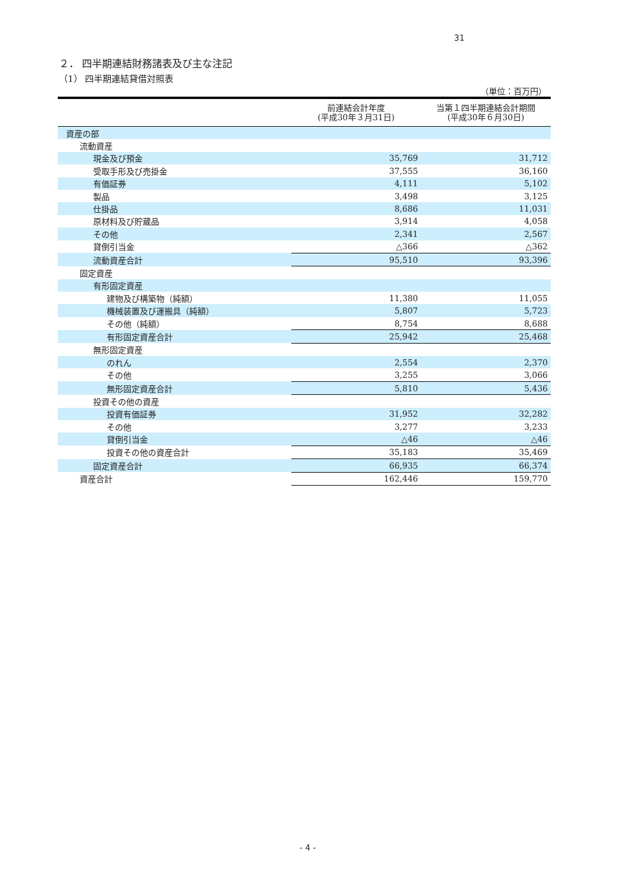31
２． 四半期連結財務諸表及び主な注記
（1） 四半期連結貸借対照表
（単位：百万円）
| | 前連結会計年度 (平成30年３月31日) | 当第１四半期連結会計期間 (平成30年６月30日) |
| --- | --- | --- |
| 資産の部 | | |
| 流動資産 | | |
| 現金及び預金 | 35,769 | 31,712 |
| 受取手形及び売掛金 | 37,555 | 36,160 |
| 有価証券 | 4,111 | 5,102 |
| 製品 | 3,498 | 3,125 |
| 仕掛品 | 8,686 | 11,031 |
| 原材料及び貯蔵品 | 3,914 | 4,058 |
| その他 | 2,341 | 2,567 |
| 貸倒引当金 | △366 | △362 |
| 流動資産合計 | 95,510 | 93,396 |
| 固定資産 | | |
| 有形固定資産 | | |
| 建物及び構築物（純額） | 11,380 | 11,055 |
| 機械装置及び運搬具（純額） | 5,807 | 5,723 |
| その他（純額） | 8,754 | 8,688 |
| 有形固定資産合計 | 25,942 | 25,468 |
| 無形固定資産 | | |
| のれん | 2,554 | 2,370 |
| その他 | 3,255 | 3,066 |
| 無形固定資産合計 | 5,810 | 5,436 |
| 投資その他の資産 | | |
| 投資有価証券 | 31,952 | 32,282 |
| その他 | 3,277 | 3,233 |
| 貸倒引当金 | △46 | △46 |
| 投資その他の資産合計 | 35,183 | 35,469 |
| 固定資産合計 | 66,935 | 66,374 |
| 資産合計 | 162,446 | 159,770 |
- 4 -